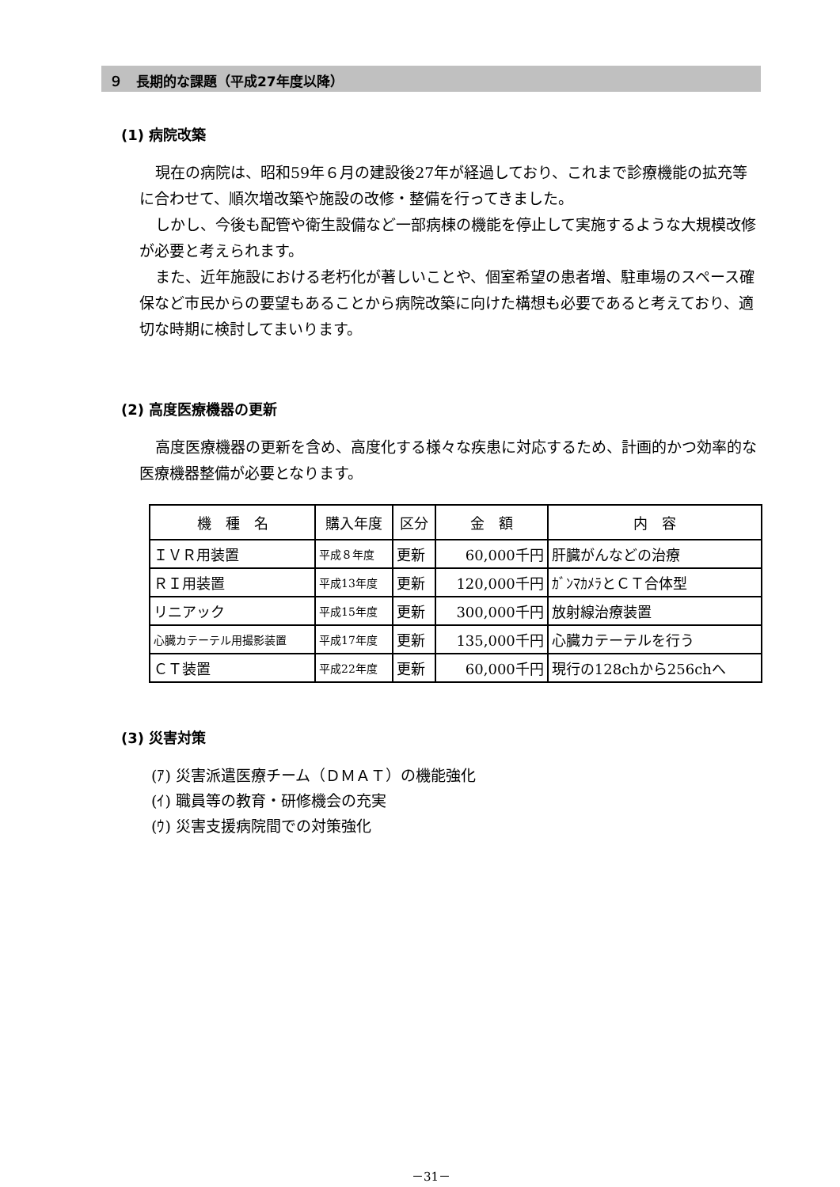９　長期的な課題（平成27年度以降）
(1) 病院改築
現在の病院は、昭和59年６月の建設後27年が経過しており、これまで診療機能の拡充等に合わせて、順次増改築や施設の改修・整備を行ってきました。
しかし、今後も配管や衛生設備など一部病棟の機能を停止して実施するような大規模改修が必要と考えられます。
また、近年施設における老朽化が著しいことや、個室希望の患者増、駐車場のスペース確保など市民からの要望もあることから病院改築に向けた構想も必要であると考えており、適切な時期に検討してまいります。
(2) 高度医療機器の更新
高度医療機器の更新を含め、高度化する様々な疾患に対応するため、計画的かつ効率的な医療機器整備が必要となります。
| 機 種 名 | 購入年度 | 区分 | 金 額 | 内 容 |
| --- | --- | --- | --- | --- |
| ＩＶＲ用装置 | 平成８年度 | 更新 | 60,000千円 | 肝臓がんなどの治療 |
| ＲＩ用装置 | 平成13年度 | 更新 | 120,000千円 | ｶﾞﾝﾏｶﾒﾗとＣＴ合体型 |
| リニアック | 平成15年度 | 更新 | 300,000千円 | 放射線治療装置 |
| 心臓カテーテル用撮影装置 | 平成17年度 | 更新 | 135,000千円 | 心臓カテーテルを行う |
| ＣＴ装置 | 平成22年度 | 更新 | 60,000千円 | 現行の128chから256chへ |
(3) 災害対策
(ｱ) 災害派遣医療チーム（ＤＭＡＴ）の機能強化
(ｲ) 職員等の教育・研修機会の充実
(ｳ) 災害支援病院間での対策強化
－31－